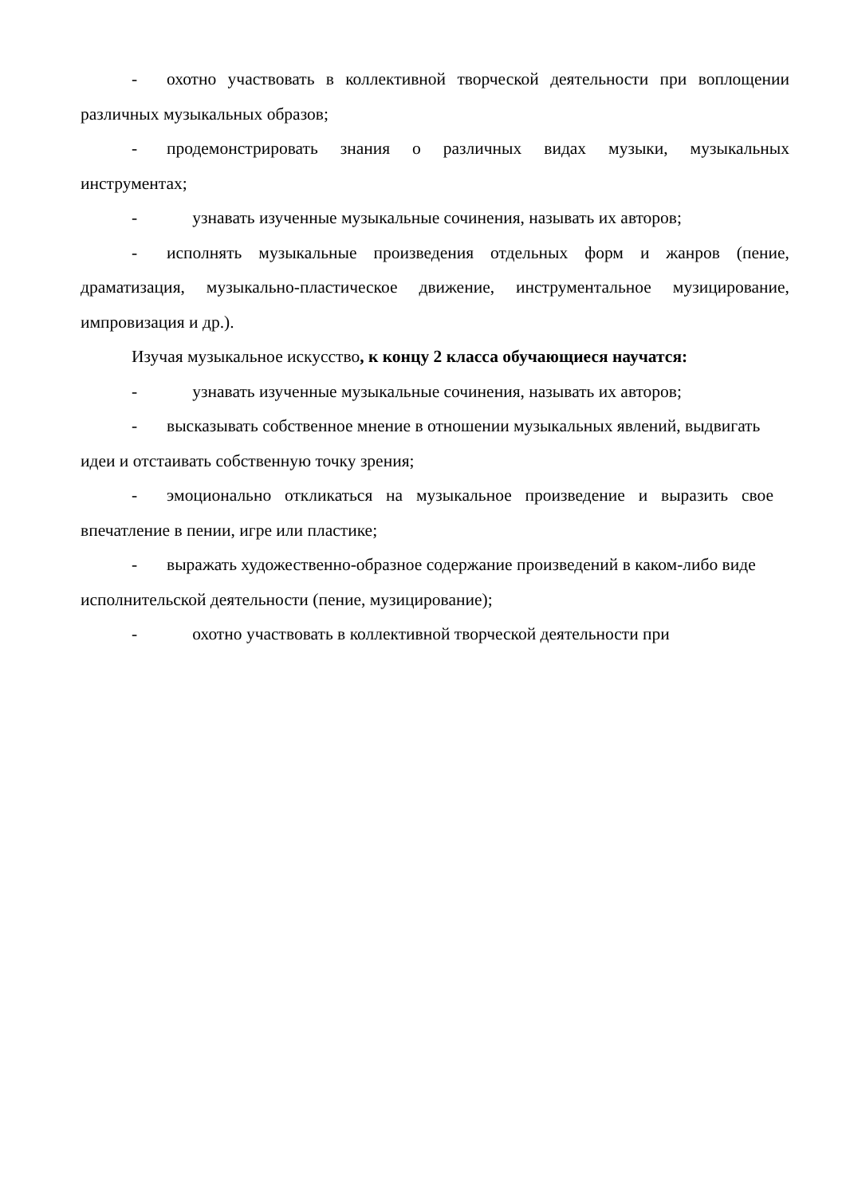- охотно участвовать в коллективной творческой деятельности при воплощении различных музыкальных образов;
- продемонстрировать знания о различных видах музыки, музыкальных инструментах;
- узнавать изученные музыкальные сочинения, называть их авторов;
- исполнять музыкальные произведения отдельных форм и жанров (пение, драматизация, музыкально-пластическое движение, инструментальное музицирование, импровизация и др.).
Изучая музыкальное искусство, к концу 2 класса обучающиеся научатся:
- узнавать изученные музыкальные сочинения, называть их авторов;
- высказывать собственное мнение в отношении музыкальных явлений, выдвигать идеи и отстаивать собственную точку зрения;
- эмоционально откликаться на музыкальное произведение и выразить свое впечатление в пении, игре или пластике;
- выражать художественно-образное содержание произведений в каком-либо виде исполнительской деятельности (пение, музицирование);
- охотно участвовать в коллективной творческой деятельности при